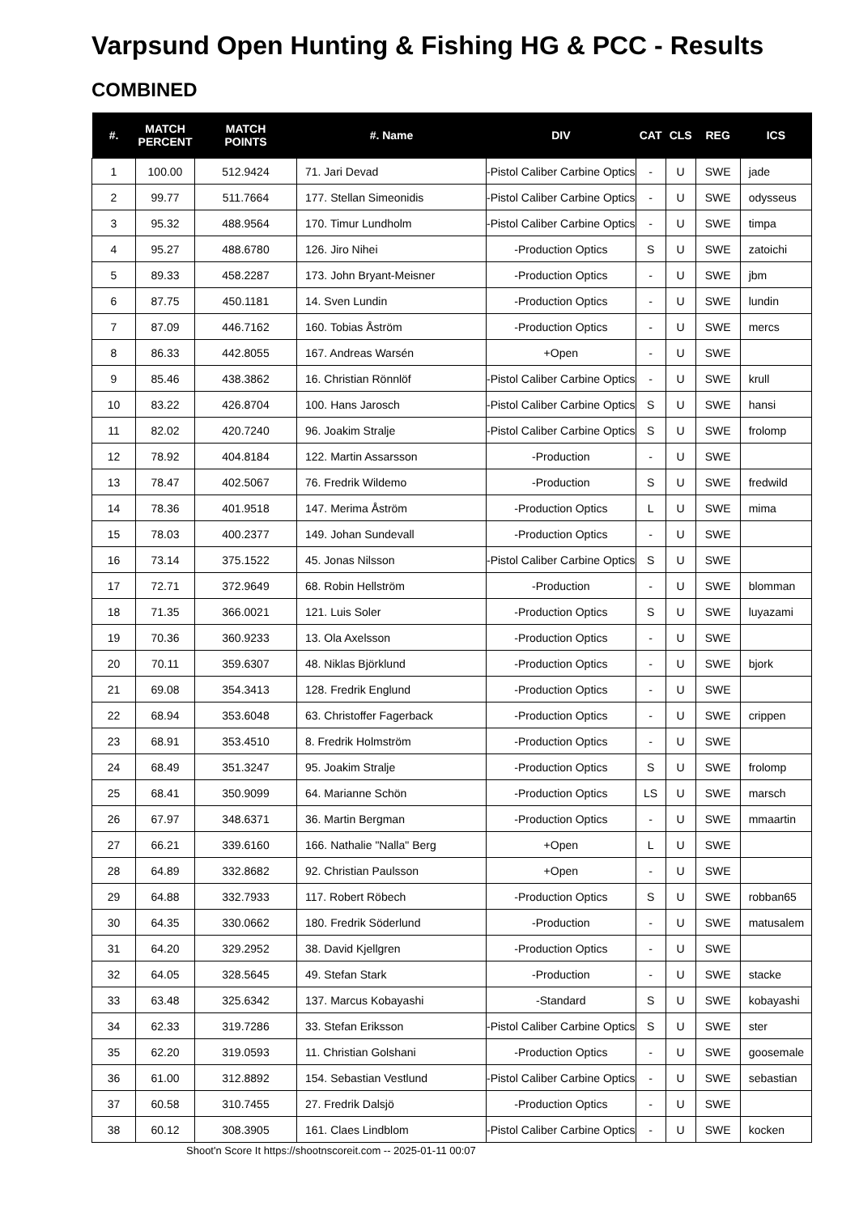Varpsund Open Hunting & Fishing HG & PCC - Results
COMBINED
| #. | MATCH PERCENT | MATCH POINTS | #. Name | DIV | CAT | CLS | REG | ICS |
| --- | --- | --- | --- | --- | --- | --- | --- | --- |
| 1 | 100.00 | 512.9424 | 71. Jari Devad | -Pistol Caliber Carbine Optics | - | U | SWE | jade |
| 2 | 99.77 | 511.7664 | 177. Stellan Simeonidis | -Pistol Caliber Carbine Optics | - | U | SWE | odysseus |
| 3 | 95.32 | 488.9564 | 170. Timur Lundholm | -Pistol Caliber Carbine Optics | - | U | SWE | timpa |
| 4 | 95.27 | 488.6780 | 126. Jiro Nihei | -Production Optics | S | U | SWE | zatoichi |
| 5 | 89.33 | 458.2287 | 173. John Bryant-Meisner | -Production Optics | - | U | SWE | jbm |
| 6 | 87.75 | 450.1181 | 14. Sven Lundin | -Production Optics | - | U | SWE | lundin |
| 7 | 87.09 | 446.7162 | 160. Tobias Åström | -Production Optics | - | U | SWE | mercs |
| 8 | 86.33 | 442.8055 | 167. Andreas Warsén | +Open | - | U | SWE | |
| 9 | 85.46 | 438.3862 | 16. Christian Rönnlöf | -Pistol Caliber Carbine Optics | - | U | SWE | krull |
| 10 | 83.22 | 426.8704 | 100. Hans Jarosch | -Pistol Caliber Carbine Optics | S | U | SWE | hansi |
| 11 | 82.02 | 420.7240 | 96. Joakim Stralje | -Pistol Caliber Carbine Optics | S | U | SWE | frolomp |
| 12 | 78.92 | 404.8184 | 122. Martin Assarsson | -Production | - | U | SWE | |
| 13 | 78.47 | 402.5067 | 76. Fredrik Wildemo | -Production | S | U | SWE | fredwild |
| 14 | 78.36 | 401.9518 | 147. Merima Åström | -Production Optics | L | U | SWE | mima |
| 15 | 78.03 | 400.2377 | 149. Johan Sundevall | -Production Optics | - | U | SWE | |
| 16 | 73.14 | 375.1522 | 45. Jonas Nilsson | -Pistol Caliber Carbine Optics | S | U | SWE | |
| 17 | 72.71 | 372.9649 | 68. Robin Hellström | -Production | - | U | SWE | blomman |
| 18 | 71.35 | 366.0021 | 121. Luis Soler | -Production Optics | S | U | SWE | luyazami |
| 19 | 70.36 | 360.9233 | 13. Ola Axelsson | -Production Optics | - | U | SWE | |
| 20 | 70.11 | 359.6307 | 48. Niklas Björklund | -Production Optics | - | U | SWE | bjork |
| 21 | 69.08 | 354.3413 | 128. Fredrik Englund | -Production Optics | - | U | SWE | |
| 22 | 68.94 | 353.6048 | 63. Christoffer Fagerback | -Production Optics | - | U | SWE | crippen |
| 23 | 68.91 | 353.4510 | 8. Fredrik Holmström | -Production Optics | - | U | SWE | |
| 24 | 68.49 | 351.3247 | 95. Joakim Stralje | -Production Optics | S | U | SWE | frolomp |
| 25 | 68.41 | 350.9099 | 64. Marianne Schön | -Production Optics | LS | U | SWE | marsch |
| 26 | 67.97 | 348.6371 | 36. Martin Bergman | -Production Optics | - | U | SWE | mmaartin |
| 27 | 66.21 | 339.6160 | 166. Nathalie "Nalla" Berg | +Open | L | U | SWE | |
| 28 | 64.89 | 332.8682 | 92. Christian Paulsson | +Open | - | U | SWE | |
| 29 | 64.88 | 332.7933 | 117. Robert Röbech | -Production Optics | S | U | SWE | robban65 |
| 30 | 64.35 | 330.0662 | 180. Fredrik Söderlund | -Production | - | U | SWE | matusalem |
| 31 | 64.20 | 329.2952 | 38. David Kjellgren | -Production Optics | - | U | SWE | |
| 32 | 64.05 | 328.5645 | 49. Stefan Stark | -Production | - | U | SWE | stacke |
| 33 | 63.48 | 325.6342 | 137. Marcus Kobayashi | -Standard | S | U | SWE | kobayashi |
| 34 | 62.33 | 319.7286 | 33. Stefan Eriksson | -Pistol Caliber Carbine Optics | S | U | SWE | ster |
| 35 | 62.20 | 319.0593 | 11. Christian Golshani | -Production Optics | - | U | SWE | goosemale |
| 36 | 61.00 | 312.8892 | 154. Sebastian Vestlund | -Pistol Caliber Carbine Optics | - | U | SWE | sebastian |
| 37 | 60.58 | 310.7455 | 27. Fredrik Dalsjö | -Production Optics | - | U | SWE | |
| 38 | 60.12 | 308.3905 | 161. Claes Lindblom | -Pistol Caliber Carbine Optics | - | U | SWE | kocken |
Shoot'n Score It https://shootnscoreit.com -- 2025-01-11 00:07